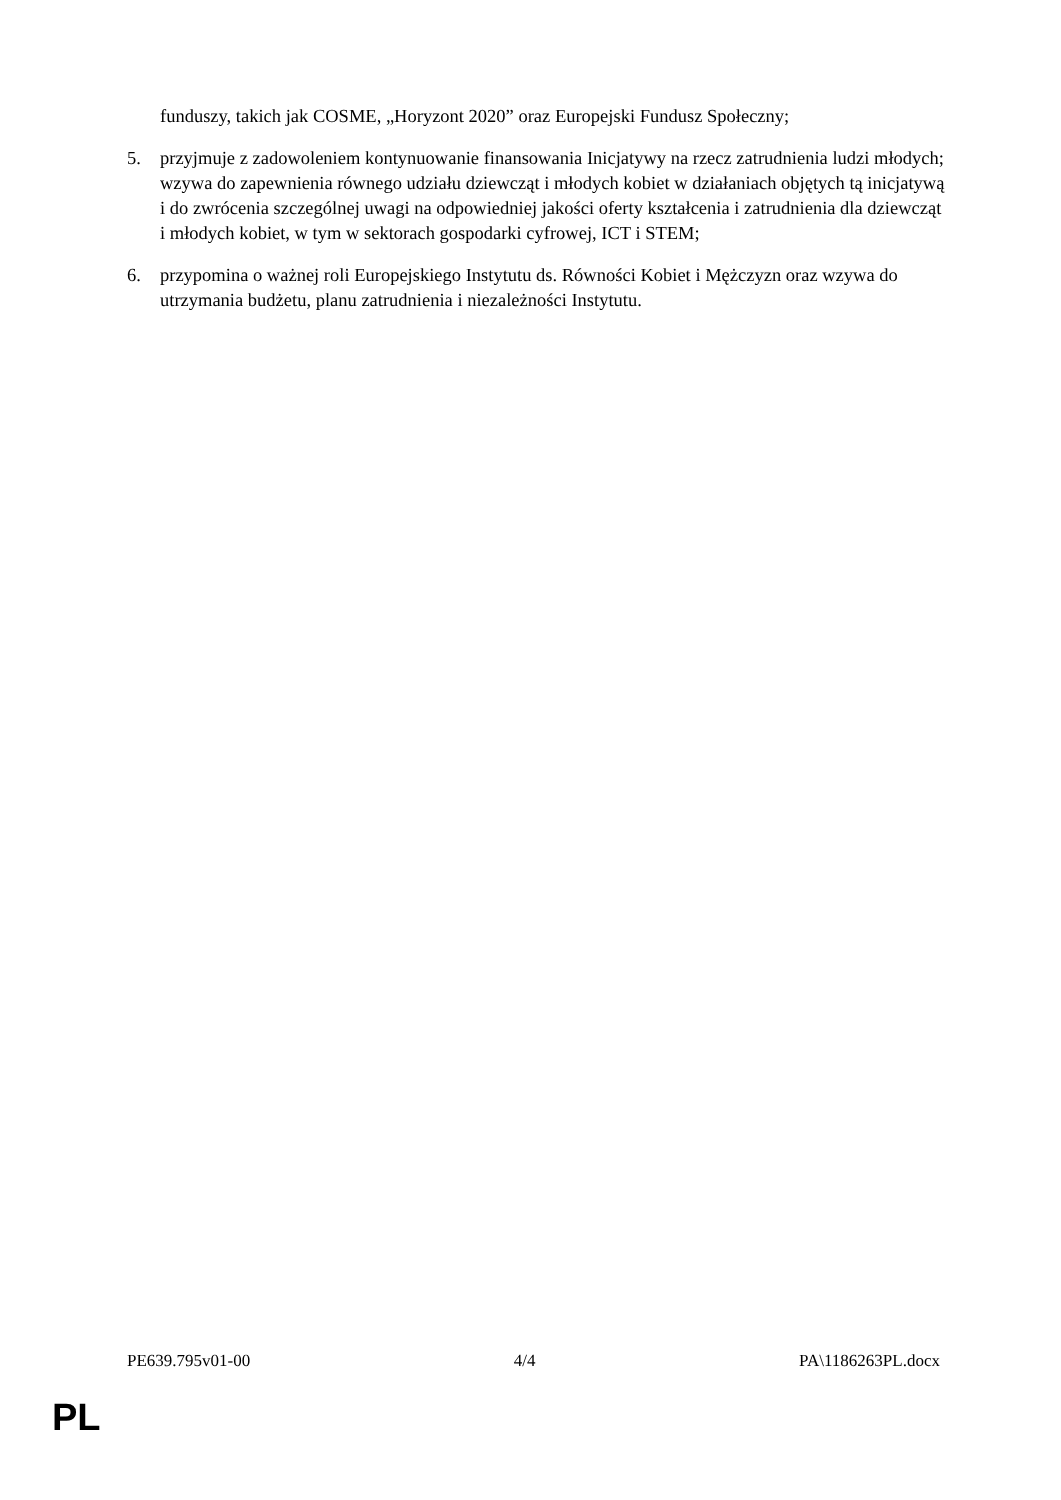funduszy, takich jak COSME, „Horyzont 2020” oraz Europejski Fundusz Społeczny;
5. przyjmuje z zadowoleniem kontynuowanie finansowania Inicjatywy na rzecz zatrudnienia ludzi młodych; wzywa do zapewnienia równego udziału dziewcząt i młodych kobiet w działaniach objętych tą inicjatywą i do zwrócenia szczególnej uwagi na odpowiedniej jakości oferty kształcenia i zatrudnienia dla dziewcząt i młodych kobiet, w tym w sektorach gospodarki cyfrowej, ICT i STEM;
6. przypomina o ważnej roli Europejskiego Instytutu ds. Równości Kobiet i Mężczyzn oraz wzywa do utrzymania budżetu, planu zatrudnienia i niezależności Instytutu.
PE639.795v01-00 4/4 PA\1186263PL.docx
PL